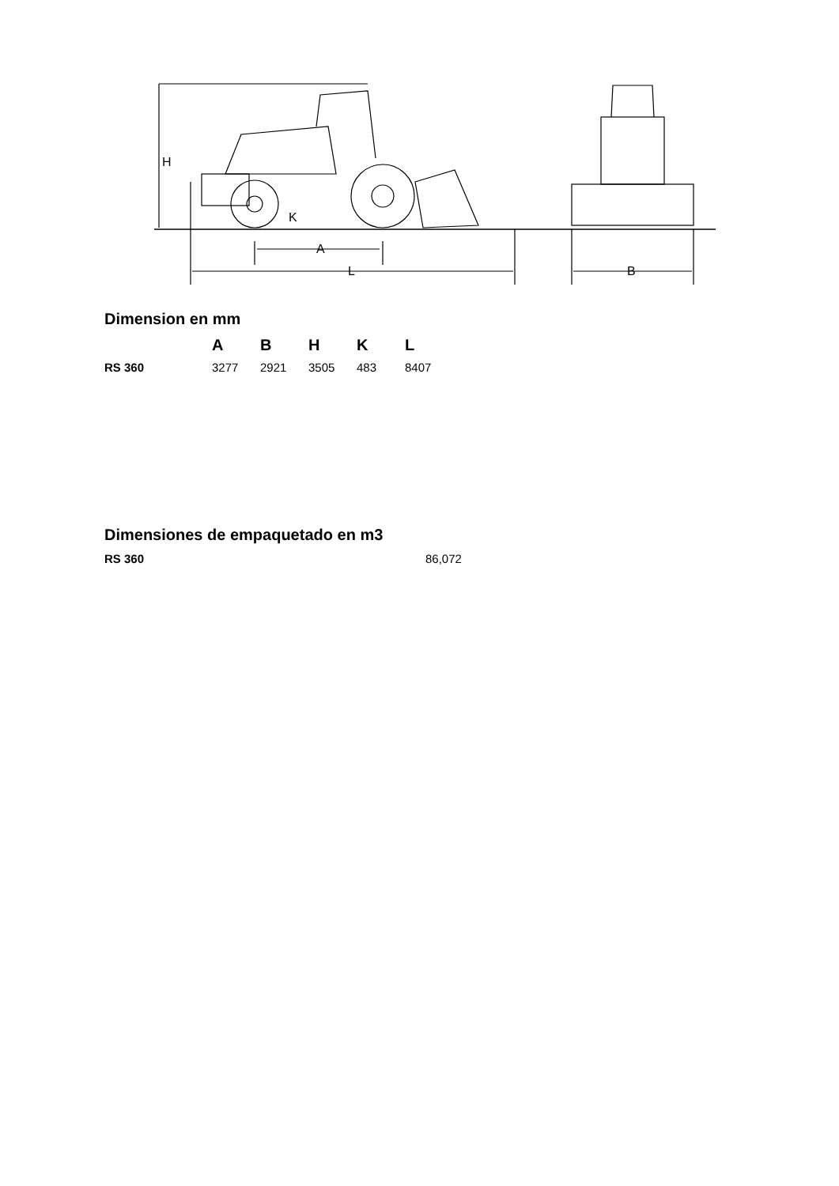H
A
L
K
B
Dimension en mm
| | A | B | H | K | L |
| --- | --- | --- | --- | --- | --- |
| RS 360 | 3277 | 2921 | 3505 | 483 | 8407 |
Dimensiones de empaquetado en m3
| RS 360 | 86,072 |